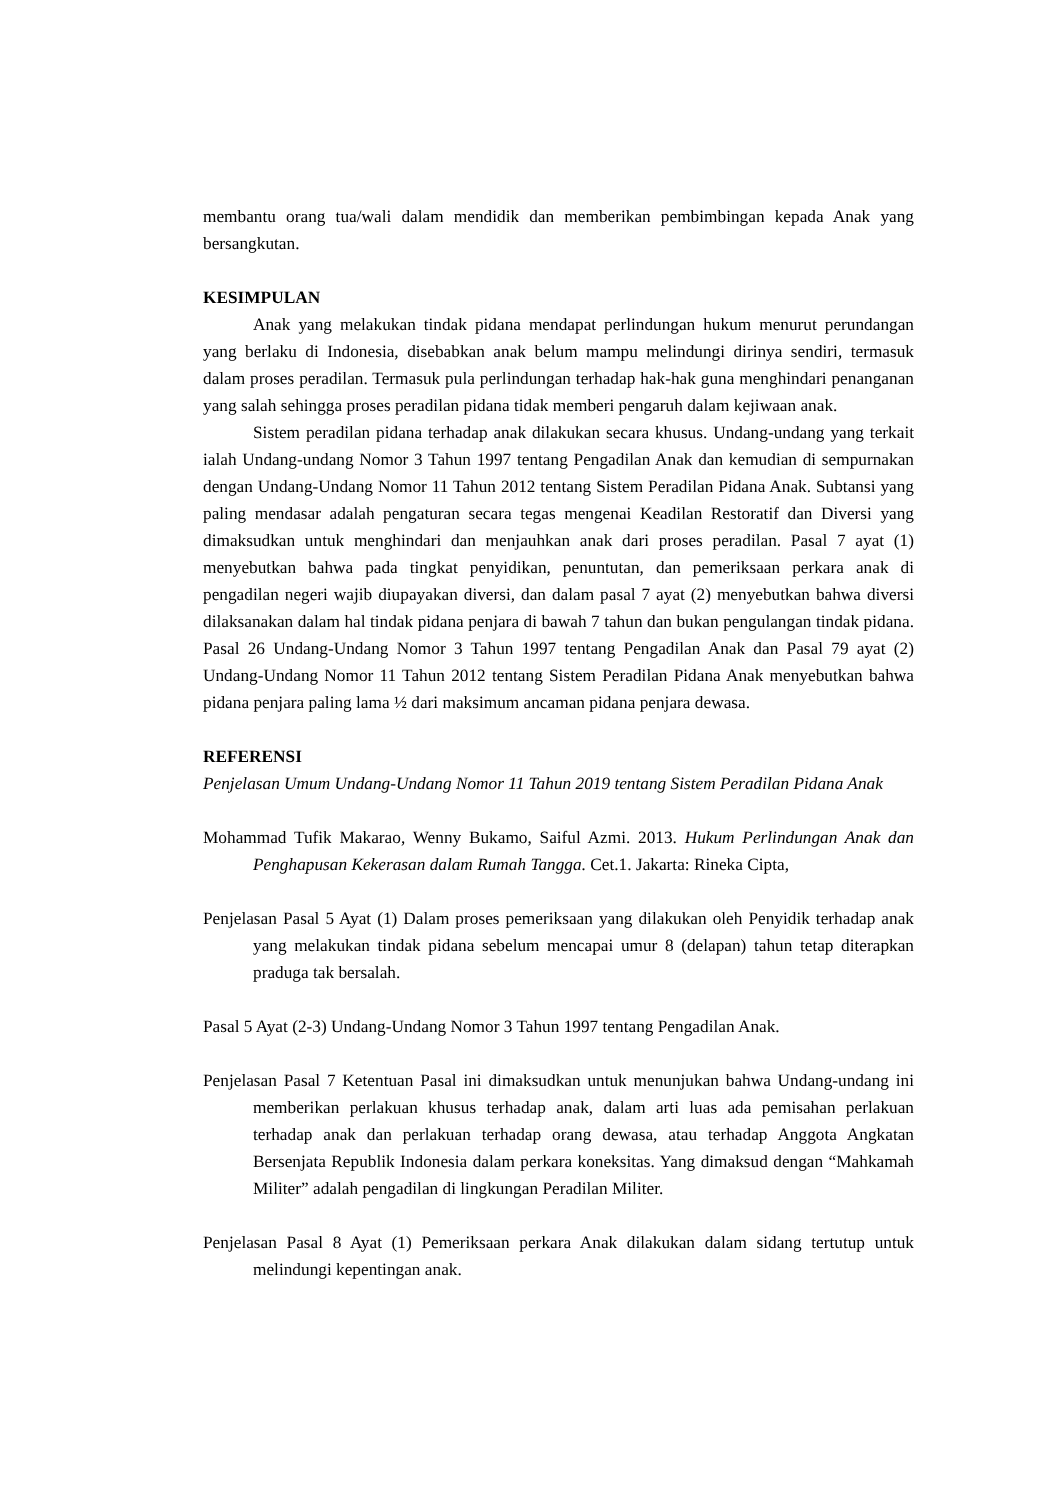membantu orang tua/wali dalam mendidik dan memberikan pembimbingan kepada Anak yang bersangkutan.
KESIMPULAN
Anak yang melakukan tindak pidana mendapat perlindungan hukum menurut perundangan yang berlaku di Indonesia, disebabkan anak belum mampu melindungi dirinya sendiri, termasuk dalam proses peradilan. Termasuk pula perlindungan terhadap hak-hak guna menghindari penanganan yang salah sehingga proses peradilan pidana tidak memberi pengaruh dalam kejiwaan anak.
Sistem peradilan pidana terhadap anak dilakukan secara khusus. Undang-undang yang terkait ialah Undang-undang Nomor 3 Tahun 1997 tentang Pengadilan Anak dan kemudian di sempurnakan dengan Undang-Undang Nomor 11 Tahun 2012 tentang Sistem Peradilan Pidana Anak. Subtansi yang paling mendasar adalah pengaturan secara tegas mengenai Keadilan Restoratif dan Diversi yang dimaksudkan untuk menghindari dan menjauhkan anak dari proses peradilan. Pasal 7 ayat (1) menyebutkan bahwa pada tingkat penyidikan, penuntutan, dan pemeriksaan perkara anak di pengadilan negeri wajib diupayakan diversi, dan dalam pasal 7 ayat (2) menyebutkan bahwa diversi dilaksanakan dalam hal tindak pidana penjara di bawah 7 tahun dan bukan pengulangan tindak pidana. Pasal 26 Undang-Undang Nomor 3 Tahun 1997 tentang Pengadilan Anak dan Pasal 79 ayat (2) Undang-Undang Nomor 11 Tahun 2012 tentang Sistem Peradilan Pidana Anak menyebutkan bahwa pidana penjara paling lama ½ dari maksimum ancaman pidana penjara dewasa.
REFERENSI
Penjelasan Umum Undang-Undang Nomor 11 Tahun 2019 tentang Sistem Peradilan Pidana Anak
Mohammad Tufik Makarao, Wenny Bukamo, Saiful Azmi. 2013. Hukum Perlindungan Anak dan Penghapusan Kekerasan dalam Rumah Tangga. Cet.1. Jakarta: Rineka Cipta,
Penjelasan Pasal 5 Ayat (1) Dalam proses pemeriksaan yang dilakukan oleh Penyidik terhadap anak yang melakukan tindak pidana sebelum mencapai umur 8 (delapan) tahun tetap diterapkan praduga tak bersalah.
Pasal 5 Ayat (2-3) Undang-Undang Nomor 3 Tahun 1997 tentang Pengadilan Anak.
Penjelasan Pasal 7 Ketentuan Pasal ini dimaksudkan untuk menunjukan bahwa Undang-undang ini memberikan perlakuan khusus terhadap anak, dalam arti luas ada pemisahan perlakuan terhadap anak dan perlakuan terhadap orang dewasa, atau terhadap Anggota Angkatan Bersenjata Republik Indonesia dalam perkara koneksitas. Yang dimaksud dengan “Mahkamah Militer” adalah pengadilan di lingkungan Peradilan Militer.
Penjelasan Pasal 8 Ayat (1) Pemeriksaan perkara Anak dilakukan dalam sidang tertutup untuk melindungi kepentingan anak.